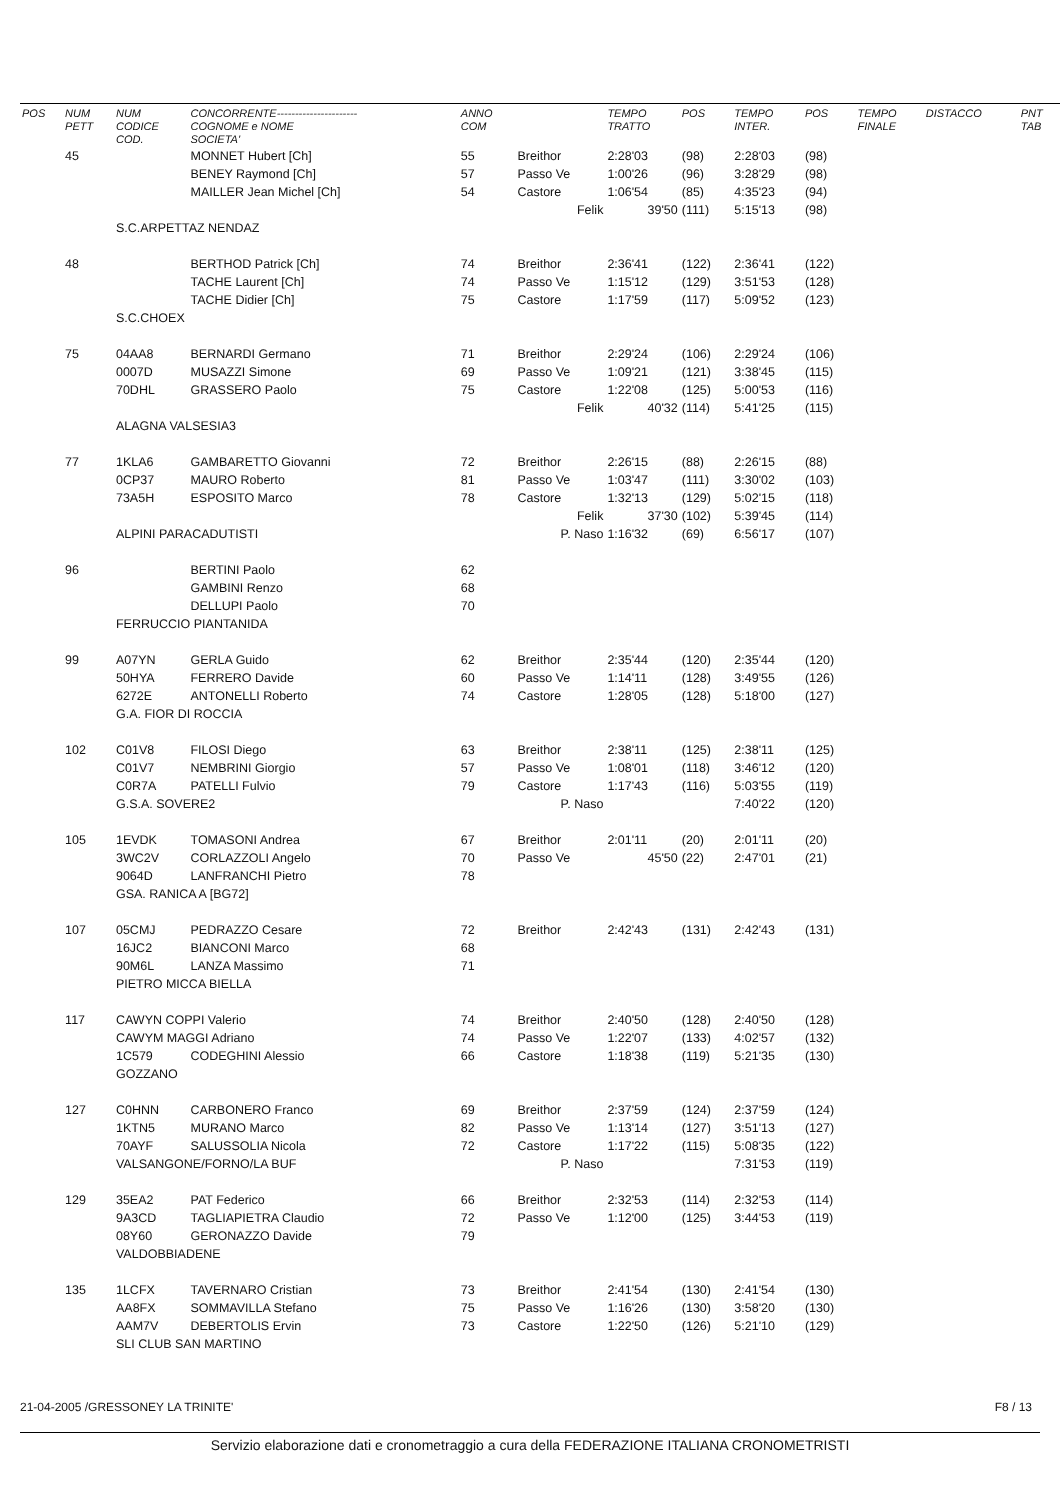| POS | NUM PETT | NUM CODICE COD. | CONCORRENTE---------------------- COGNOME e NOME SOCIETA' | ANNO COM | | TEMPO TRATTO | POS | TEMPO INTER. | POS | TEMPO FINALE | DISTACCO | PNT TAB |
| --- | --- | --- | --- | --- | --- | --- | --- | --- | --- | --- | --- | --- |
| | 45 | | MONNET Hubert [Ch] | 55 | Breithor | 2:28'03 | (98) | 2:28'03 | (98) | | | |
| | | | BENEY Raymond [Ch] | 57 | Passo Ve | 1:00'26 | (96) | 3:28'29 | (98) | | | |
| | | | MAILLER Jean Michel [Ch] | 54 | Castore | 1:06'54 | (85) | 4:35'23 | (94) | | | |
| | | | | | Felik | 39'50 | (111) | 5:15'13 | (98) | | | |
| | | S.C.ARPETTAZ NENDAZ | | | | | | | | | | |
| | 48 | | BERTHOD Patrick [Ch] | 74 | Breithor | 2:36'41 | (122) | 2:36'41 | (122) | | | |
| | | | TACHE Laurent [Ch] | 74 | Passo Ve | 1:15'12 | (129) | 3:51'53 | (128) | | | |
| | | | TACHE Didier [Ch] | 75 | Castore | 1:17'59 | (117) | 5:09'52 | (123) | | | |
| | | S.C.CHOEX | | | | | | | | | | |
| | 75 | 04AA8 | BERNARDI Germano | 71 | Breithor | 2:29'24 | (106) | 2:29'24 | (106) | | | |
| | | 0007D | MUSAZZI Simone | 69 | Passo Ve | 1:09'21 | (121) | 3:38'45 | (115) | | | |
| | | 70DHL | GRASSERO Paolo | 75 | Castore | 1:22'08 | (125) | 5:00'53 | (116) | | | |
| | | | | | Felik | 40'32 | (114) | 5:41'25 | (115) | | | |
| | | ALAGNA VALSESIA3 | | | | | | | | | | |
| | 77 | 1KLA6 | GAMBARETTO Giovanni | 72 | Breithor | 2:26'15 | (88) | 2:26'15 | (88) | | | |
| | | 0CP37 | MAURO Roberto | 81 | Passo Ve | 1:03'47 | (111) | 3:30'02 | (103) | | | |
| | | 73A5H | ESPOSITO Marco | 78 | Castore | 1:32'13 | (129) | 5:02'15 | (118) | | | |
| | | | | | Felik | 37'30 | (102) | 5:39'45 | (114) | | | |
| | | ALPINI PARACADUTISTI | | | P. Naso | 1:16'32 | (69) | 6:56'17 | (107) | | | |
| | 96 | | BERTINI Paolo | 62 | | | | | | | | |
| | | | GAMBINI Renzo | 68 | | | | | | | | |
| | | | DELLUPI Paolo | 70 | | | | | | | | |
| | | FERRUCCIO PIANTANIDA | | | | | | | | | | |
| | 99 | A07YN | GERLA Guido | 62 | Breithor | 2:35'44 | (120) | 2:35'44 | (120) | | | |
| | | 50HYA | FERRERO Davide | 60 | Passo Ve | 1:14'11 | (128) | 3:49'55 | (126) | | | |
| | | 6272E | ANTONELLI Roberto | 74 | Castore | 1:28'05 | (128) | 5:18'00 | (127) | | | |
| | | G.A. FIOR DI ROCCIA | | | | | | | | | | |
| | 102 | C01V8 | FILOSI Diego | 63 | Breithor | 2:38'11 | (125) | 2:38'11 | (125) | | | |
| | | C01V7 | NEMBRINI Giorgio | 57 | Passo Ve | 1:08'01 | (118) | 3:46'12 | (120) | | | |
| | | C0R7A | PATELLI Fulvio | 79 | Castore | 1:17'43 | (116) | 5:03'55 | (119) | | | |
| | | G.S.A. SOVERE2 | | | P. Naso | | | 7:40'22 | (120) | | | |
| | 105 | 1EVDK | TOMASONI Andrea | 67 | Breithor | 2:01'11 | (20) | 2:01'11 | (20) | | | |
| | | 3WC2V | CORLAZZOLI Angelo | 70 | Passo Ve | 45'50 | (22) | 2:47'01 | (21) | | | |
| | | 9064D | LANFRANCHI Pietro | 78 | | | | | | | | |
| | | GSA. RANICA A [BG72] | | | | | | | | | | |
| | 107 | 05CMJ | PEDRAZZO Cesare | 72 | Breithor | 2:42'43 | (131) | 2:42'43 | (131) | | | |
| | | 16JC2 | BIANCONI Marco | 68 | | | | | | | | |
| | | 90M6L | LANZA Massimo | 71 | | | | | | | | |
| | | PIETRO MICCA BIELLA | | | | | | | | | | |
| | 117 | CAWYN COPPI Valerio | | 74 | Breithor | 2:40'50 | (128) | 2:40'50 | (128) | | | |
| | | CAWYM MAGGI Adriano | | 74 | Passo Ve | 1:22'07 | (133) | 4:02'57 | (132) | | | |
| | | 1C579 | CODEGHINI Alessio | 66 | Castore | 1:18'38 | (119) | 5:21'35 | (130) | | | |
| | | GOZZANO | | | | | | | | | | |
| | 127 | C0HNN | CARBONERO Franco | 69 | Breithor | 2:37'59 | (124) | 2:37'59 | (124) | | | |
| | | 1KTN5 | MURANO Marco | 82 | Passo Ve | 1:13'14 | (127) | 3:51'13 | (127) | | | |
| | | 70AYF | SALUSSOLIA Nicola | 72 | Castore | 1:17'22 | (115) | 5:08'35 | (122) | | | |
| | | VALSANGONE/FORNO/LA BUF | | | P. Naso | | | 7:31'53 | (119) | | | |
| | 129 | 35EA2 | PAT Federico | 66 | Breithor | 2:32'53 | (114) | 2:32'53 | (114) | | | |
| | | 9A3CD | TAGLIAPIETRA Claudio | 72 | Passo Ve | 1:12'00 | (125) | 3:44'53 | (119) | | | |
| | | 08Y60 | GERONAZZO Davide | 79 | | | | | | | | |
| | | VALDOBBIADENE | | | | | | | | | | |
| | 135 | 1LCFX | TAVERNARO Cristian | 73 | Breithor | 2:41'54 | (130) | 2:41'54 | (130) | | | |
| | | AA8FX | SOMMAVILLA Stefano | 75 | Passo Ve | 1:16'26 | (130) | 3:58'20 | (130) | | | |
| | | AAM7V | DEBERTOLIS Ervin | 73 | Castore | 1:22'50 | (126) | 5:21'10 | (129) | | | |
| | | SLI CLUB SAN MARTINO | | | | | | | | | | |
21-04-2005 /GRESSONEY LA TRINITE' F8 / 13
Servizio elaborazione dati e cronometraggio a cura della FEDERAZIONE ITALIANA CRONOMETRISTI